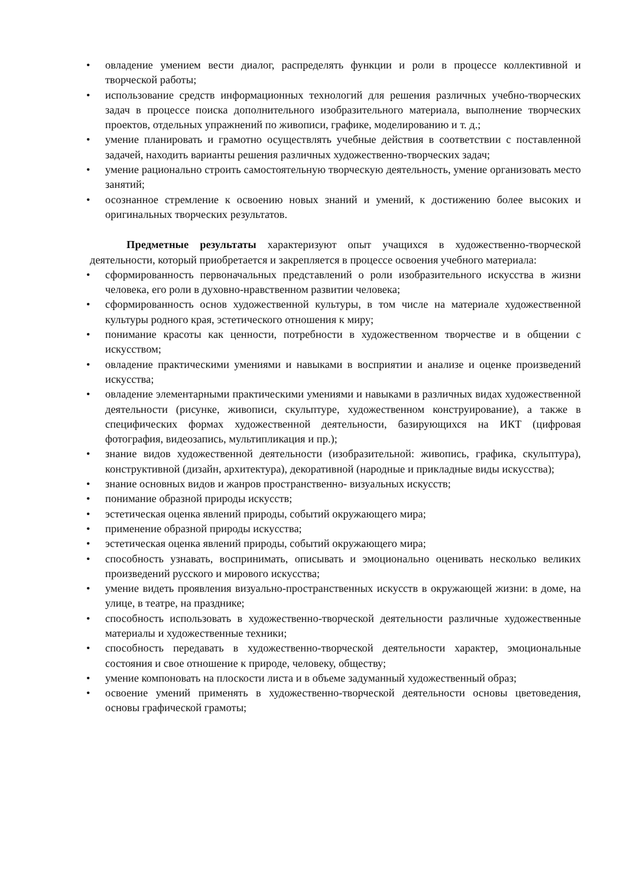• овладение умением вести диалог, распределять функции и роли в процессе коллективной и творческой работы;
• использование средств информационных технологий для решения различных учебно-творческих задач в процессе поиска дополнительного изобразительного материала, выполнение творческих проектов, отдельных упражнений по живописи, графике, моделированию и т. д.;
• умение планировать и грамотно осуществлять учебные действия в соответствии с поставленной задачей, находить варианты решения различных художественно-творческих задач;
• умение рационально строить самостоятельную творческую деятельность, умение организовать место занятий;
• осознанное стремление к освоению новых знаний и умений, к достижению более высоких и оригинальных творческих результатов.
Предметные результаты характеризуют опыт учащихся в художественно-творческой деятельности, который приобретается и закрепляется в процессе освоения учебного материала:
• сформированность первоначальных представлений о роли изобразительного искусства в жизни человека, его роли в духовно-нравственном развитии человека;
• сформированность основ художественной культуры, в том числе на материале художественной культуры родного края, эстетического отношения к миру;
• понимание красоты как ценности, потребности в художественном творчестве и в общении с искусством;
• овладение практическими умениями и навыками в восприятии и анализе и оценке произведений искусства;
• овладение элементарными практическими умениями и навыками в различных видах художественной деятельности (рисунке, живописи, скульптуре, художественном конструирование), а также в специфических формах художественной деятельности, базирующихся на ИКТ (цифровая фотография, видеозапись, мультипликация и пр.);
• знание видов художественной деятельности (изобразительной: живопись, графика, скульптура), конструктивной (дизайн, архитектура), декоративной (народные и прикладные виды искусства);
• знание основных видов и жанров пространственно- визуальных искусств;
• понимание образной природы искусств;
• эстетическая оценка явлений природы, событий окружающего мира;
• применение образной природы искусства;
• эстетическая оценка явлений природы, событий окружающего мира;
• способность узнавать, воспринимать, описывать и эмоционально оценивать несколько великих произведений русского и мирового искусства;
• умение видеть проявления визуально-пространственных искусств в окружающей жизни: в доме, на улице, в театре, на празднике;
• способность использовать в художественно-творческой деятельности различные художественные материалы и художественные техники;
• способность передавать в художественно-творческой деятельности характер, эмоциональные состояния и свое отношение к природе, человеку, обществу;
• умение компоновать на плоскости листа и в объеме задуманный художественный образ;
• освоение умений применять в художественно-творческой деятельности основы цветоведения, основы графической грамоты;